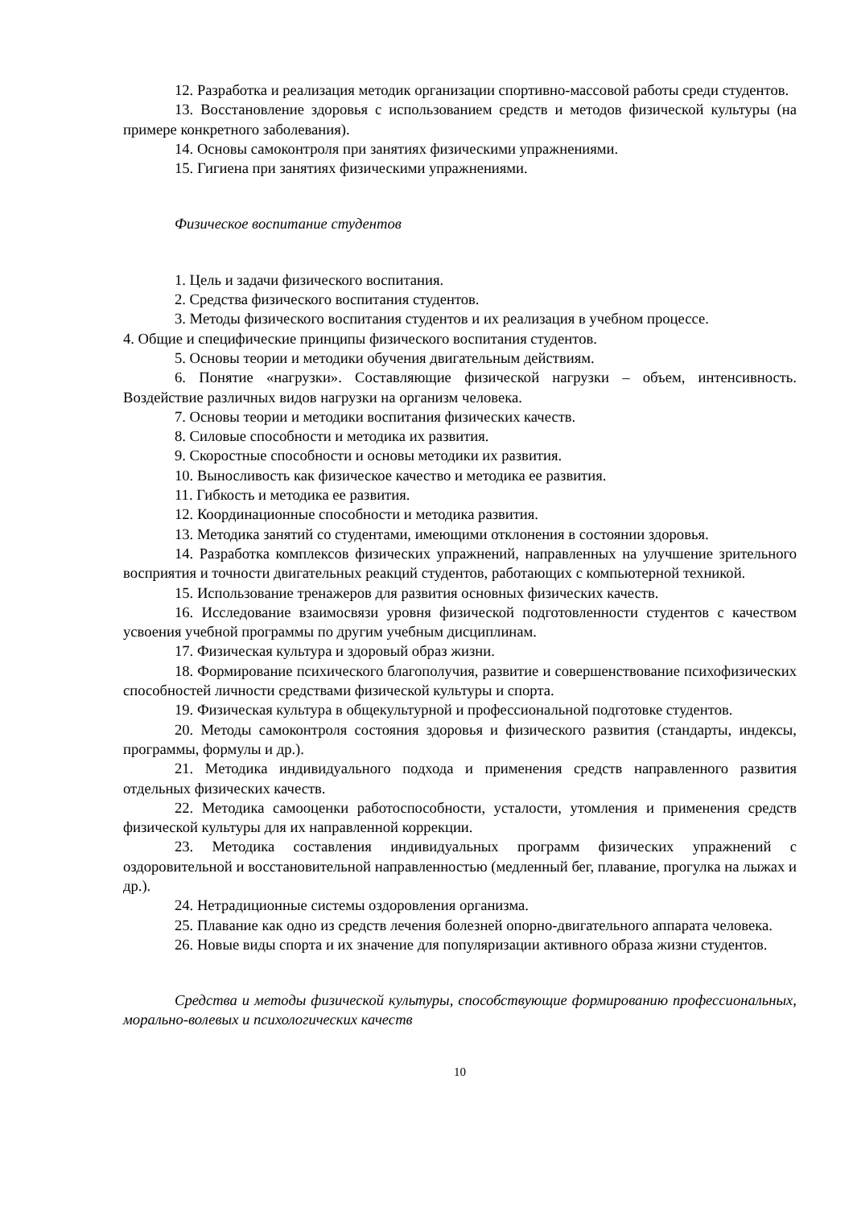12. Разработка и реализация методик организации спортивно-массовой работы среди студентов.
13. Восстановление здоровья с использованием средств и методов физической культуры (на примере конкретного заболевания).
14. Основы самоконтроля при занятиях физическими упражнениями.
15. Гигиена при занятиях физическими упражнениями.
Физическое воспитание студентов
1. Цель и задачи физического воспитания.
2. Средства физического воспитания студентов.
3. Методы физического воспитания студентов и их реализация в учебном процессе.
4. Общие и специфические принципы физического воспитания студентов.
5. Основы теории и методики обучения двигательным действиям.
6. Понятие «нагрузки». Составляющие физической нагрузки – объем, интенсивность. Воздействие различных видов нагрузки на организм человека.
7. Основы теории и методики воспитания физических качеств.
8. Силовые способности и методика их развития.
9. Скоростные способности и основы методики их развития.
10. Выносливость как физическое качество и методика ее развития.
11. Гибкость и методика ее развития.
12. Координационные способности и методика развития.
13. Методика занятий со студентами, имеющими отклонения в состоянии здоровья.
14. Разработка комплексов физических упражнений, направленных на улучшение зрительного восприятия и точности двигательных реакций студентов, работающих с компьютерной техникой.
15. Использование тренажеров для развития основных физических качеств.
16. Исследование взаимосвязи уровня физической подготовленности студентов с качеством усвоения учебной программы по другим учебным дисциплинам.
17. Физическая культура и здоровый образ жизни.
18. Формирование психического благополучия, развитие и совершенствование психофизических способностей личности средствами физической культуры и спорта.
19. Физическая культура в общекультурной и профессиональной подготовке студентов.
20. Методы самоконтроля состояния здоровья и физического развития (стандарты, индексы, программы, формулы и др.).
21. Методика индивидуального подхода и применения средств направленного развития отдельных физических качеств.
22. Методика самооценки работоспособности, усталости, утомления и применения средств физической культуры для их направленной коррекции.
23. Методика составления индивидуальных программ физических упражнений с оздоровительной и восстановительной направленностью (медленный бег, плавание, прогулка на лыжах и др.).
24. Нетрадиционные системы оздоровления организма.
25. Плавание как одно из средств лечения болезней опорно-двигательного аппарата человека.
26. Новые виды спорта и их значение для популяризации активного образа жизни студентов.
Средства и методы физической культуры, способствующие формированию профессиональных, морально-волевых и психологических качеств
10